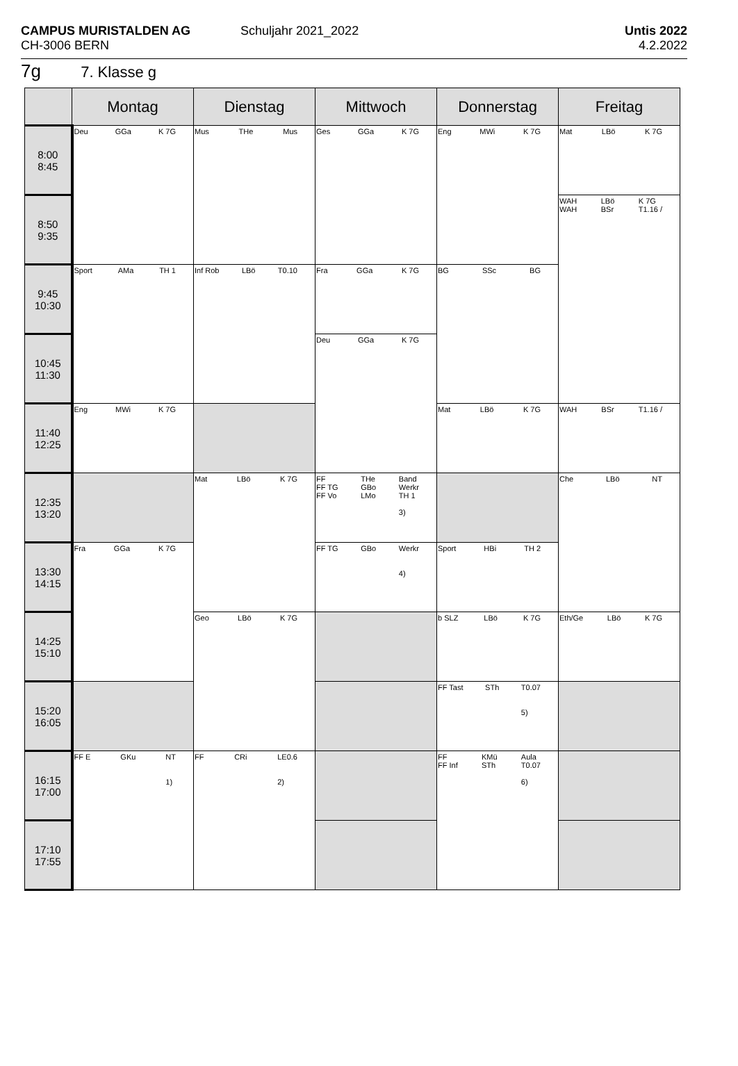CAMPUS MURISTALDEN AG
CH-3006 BERN
Schuljahr 2021_2022
Untis 2022
4.2.2022
7g 7. Klasse g
| | Montag | Dienstag | Mittwoch | Donnerstag | Freitag |
| --- | --- | --- | --- | --- | --- |
| 8:00 8:45 | Deu GGa K 7G | Mus THe Mus | Ges GGa K 7G | Eng MWi K 7G | Mat LBö K 7G |
| 8:50 9:35 | | | | | WAH WAH LBö BSr K 7G T1.16 / |
| 9:45 10:30 | Sport AMa TH 1 | Inf Rob LBö T0.10 | Fra GGa K 7G | BG SSc BG | |
| 10:45 11:30 | | | Deu GGa K 7G | | |
| 11:40 12:25 | Eng MWi K 7G | | | Mat LBö K 7G | WAH BSr T1.16 / |
| 12:35 13:20 | | Mat LBö K 7G | FF FF TG FF Vo THe GBo LMo Band Werkr TH 1 3) | | Che LBö NT |
| 13:30 14:15 | Fra GGa K 7G | | FF TG GBo Werkr 4) | Sport HBi TH 2 | |
| 14:25 15:10 | | Geo LBö K 7G | | b SLZ LBö K 7G | Eth/Ge LBö K 7G |
| 15:20 16:05 | | | | FF Tast STh T0.07 5) | |
| 16:15 17:00 | FF E GKu NT 1) | FF CRi LE0.6 2) | | FF FF Inf KMü STh Aula T0.07 6) | |
| 17:10 17:55 | | | | | |